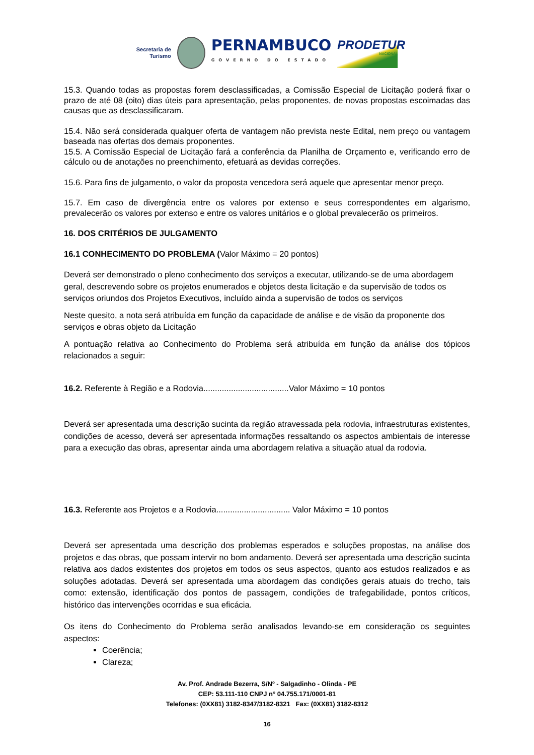Secretaria de
Turismo
PERNAMBUCO
GOVERNO DO ESTADO
PRODETUR
NACIONAL
15.3. Quando todas as propostas forem desclassificadas, a Comissão Especial de Licitação poderá fixar o prazo de até 08 (oito) dias úteis para apresentação, pelas proponentes, de novas propostas escoimadas das causas que as desclassificaram.
15.4. Não será considerada qualquer oferta de vantagem não prevista neste Edital, nem preço ou vantagem baseada nas ofertas dos demais proponentes.
15.5. A Comissão Especial de Licitação fará a conferência da Planilha de Orçamento e, verificando erro de cálculo ou de anotações no preenchimento, efetuará as devidas correções.
15.6. Para fins de julgamento, o valor da proposta vencedora será aquele que apresentar menor preço.
15.7. Em caso de divergência entre os valores por extenso e seus correspondentes em algarismo, prevalecerão os valores por extenso e entre os valores unitários e o global prevalecerão os primeiros.
16. DOS CRITÉRIOS DE JULGAMENTO
16.1 CONHECIMENTO DO PROBLEMA (Valor Máximo = 20 pontos)
Deverá ser demonstrado o pleno conhecimento dos serviços a executar, utilizando-se de uma abordagem geral, descrevendo sobre os projetos enumerados e objetos desta licitação e da supervisão de todos os serviços oriundos dos Projetos Executivos, incluído ainda a supervisão de todos os serviços
Neste quesito, a nota será atribuída em função da capacidade de análise e de visão da proponente dos serviços e obras objeto da Licitação
A pontuação relativa ao Conhecimento do Problema será atribuída em função da análise dos tópicos relacionados a seguir:
16.2. Referente à Região e a Rodovia.....................................Valor Máximo = 10 pontos
Deverá ser apresentada uma descrição sucinta da região atravessada pela rodovia, infraestruturas existentes, condições de acesso, deverá ser apresentada informações ressaltando os aspectos ambientais de interesse para a execução das obras, apresentar ainda uma abordagem relativa a situação atual da rodovia.
16.3. Referente aos Projetos e a Rodovia................................ Valor Máximo = 10 pontos
Deverá ser apresentada uma descrição dos problemas esperados e soluções propostas, na análise dos projetos e das obras, que possam intervir no bom andamento. Deverá ser apresentada uma descrição sucinta relativa aos dados existentes dos projetos em todos os seus aspectos, quanto aos estudos realizados e as soluções adotadas. Deverá ser apresentada uma abordagem das condições gerais atuais do trecho, tais como: extensão, identificação dos pontos de passagem, condições de trafegabilidade, pontos críticos, histórico das intervenções ocorridas e sua eficácia.
Os itens do Conhecimento do Problema serão analisados levando-se em consideração os seguintes aspectos:
Coerência;
Clareza;
Av. Prof. Andrade Bezerra, S/Nº - Salgadinho - Olinda - PE
CEP: 53.111-110 CNPJ n° 04.755.171/0001-81
Telefones: (0XX81) 3182-8347/3182-8321 Fax: (0XX81) 3182-8312
16